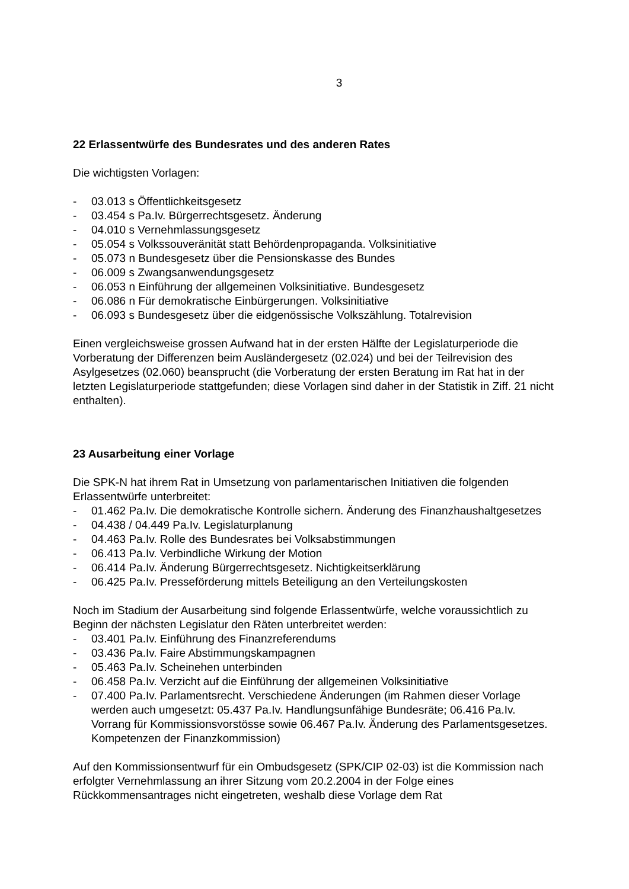3
22 Erlassentwürfe des Bundesrates und des anderen Rates
Die wichtigsten Vorlagen:
- 03.013 s Öffentlichkeitsgesetz
- 03.454 s Pa.Iv. Bürgerrechtsgesetz. Änderung
- 04.010 s Vernehmlassungsgesetz
- 05.054 s Volkssouveränität statt Behördenpropaganda. Volksinitiative
- 05.073 n Bundesgesetz über die Pensionskasse des Bundes
- 06.009 s Zwangsanwendungsgesetz
- 06.053 n Einführung der allgemeinen Volksinitiative. Bundesgesetz
- 06.086 n Für demokratische Einbürgerungen. Volksinitiative
- 06.093 s Bundesgesetz über die eidgenössische Volkszählung. Totalrevision
Einen vergleichsweise grossen Aufwand hat in der ersten Hälfte der Legislaturperiode die Vorberatung der Differenzen beim Ausländergesetz (02.024) und bei der Teilrevision des Asylgesetzes (02.060) beansprucht (die Vorberatung der ersten Beratung im Rat hat in der letzten Legislaturperiode stattgefunden; diese Vorlagen sind daher in der Statistik in Ziff. 21 nicht enthalten).
23 Ausarbeitung einer Vorlage
Die SPK-N hat ihrem Rat in Umsetzung von parlamentarischen Initiativen die folgenden Erlassentwürfe unterbreitet:
- 01.462 Pa.Iv. Die demokratische Kontrolle sichern. Änderung des Finanzhaushaltgesetzes
- 04.438 / 04.449 Pa.Iv. Legislaturplanung
- 04.463 Pa.Iv. Rolle des Bundesrates bei Volksabstimmungen
- 06.413 Pa.Iv. Verbindliche Wirkung der Motion
- 06.414 Pa.Iv. Änderung Bürgerrechtsgesetz. Nichtigkeitserklärung
- 06.425 Pa.Iv. Presseförderung mittels Beteiligung an den Verteilungskosten
Noch im Stadium der Ausarbeitung sind folgende Erlassentwürfe, welche voraussichtlich zu Beginn der nächsten Legislatur den Räten unterbreitet werden:
- 03.401 Pa.Iv. Einführung des Finanzreferendums
- 03.436 Pa.Iv. Faire Abstimmungskampagnen
- 05.463 Pa.Iv. Scheinehen unterbinden
- 06.458 Pa.Iv. Verzicht auf die Einführung der allgemeinen Volksinitiative
- 07.400 Pa.Iv. Parlamentsrecht. Verschiedene Änderungen (im Rahmen dieser Vorlage werden auch umgesetzt: 05.437 Pa.Iv. Handlungsunfähige Bundesräte; 06.416 Pa.Iv. Vorrang für Kommissionsvorstösse sowie 06.467 Pa.Iv. Änderung des Parlamentsgesetzes. Kompetenzen der Finanzkommission)
Auf den Kommissionsentwurf für ein Ombudsgesetz (SPK/CIP 02-03) ist die Kommission nach erfolgter Vernehmlassung an ihrer Sitzung vom 20.2.2004 in der Folge eines Rückkommensantrages nicht eingetreten, weshalb diese Vorlage dem Rat